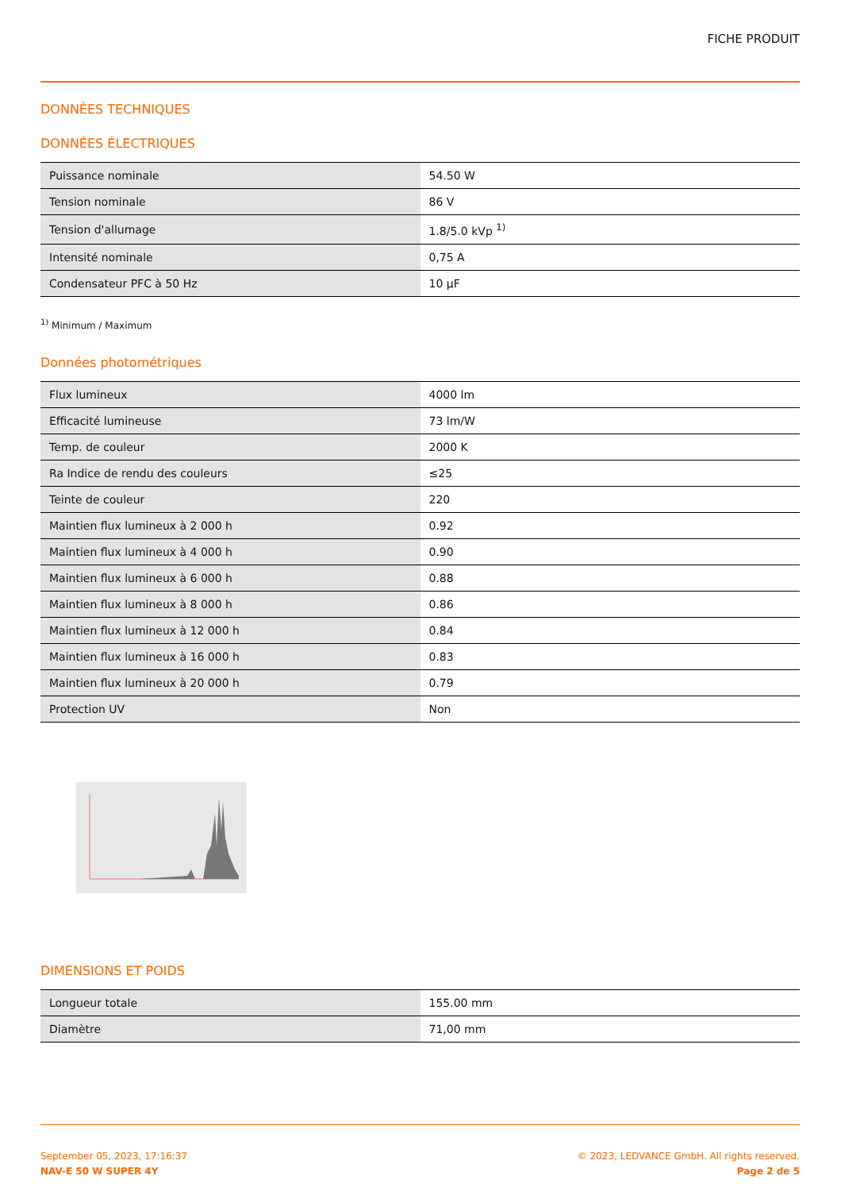FICHE PRODUIT
DONNÉES TECHNIQUES
DONNÉES ÉLECTRIQUES
| Puissance nominale | 54.50 W |
| Tension nominale | 86 V |
| Tension d'allumage | 1.8/5.0 kVp <sup>1)</sup> |
| Intensité nominale | 0,75 A |
| Condensateur PFC à 50 Hz | 10 µF |
<sup>1)</sup> Minimum / Maximum
Données photométriques
| Flux lumineux | 4000 lm |
| Efficacité lumineuse | 73 lm/W |
| Temp. de couleur | 2000 K |
| Ra Indice de rendu des couleurs | ≤25 |
| Teinte de couleur | 220 |
| Maintien flux lumineux à 2 000 h | 0.92 |
| Maintien flux lumineux à 4 000 h | 0.90 |
| Maintien flux lumineux à 6 000 h | 0.88 |
| Maintien flux lumineux à 8 000 h | 0.86 |
| Maintien flux lumineux à 12 000 h | 0.84 |
| Maintien flux lumineux à 16 000 h | 0.83 |
| Maintien flux lumineux à 20 000 h | 0.79 |
| Protection UV | Non |
DIMENSIONS ET POIDS
| Longueur totale | 155.00 mm |
| Diamètre | 71,00 mm |
September 05, 2023, 17:16:37
NAV-E 50 W SUPER 4Y
© 2023, LEDVANCE GmbH. All rights reserved.
Page 2 de 5